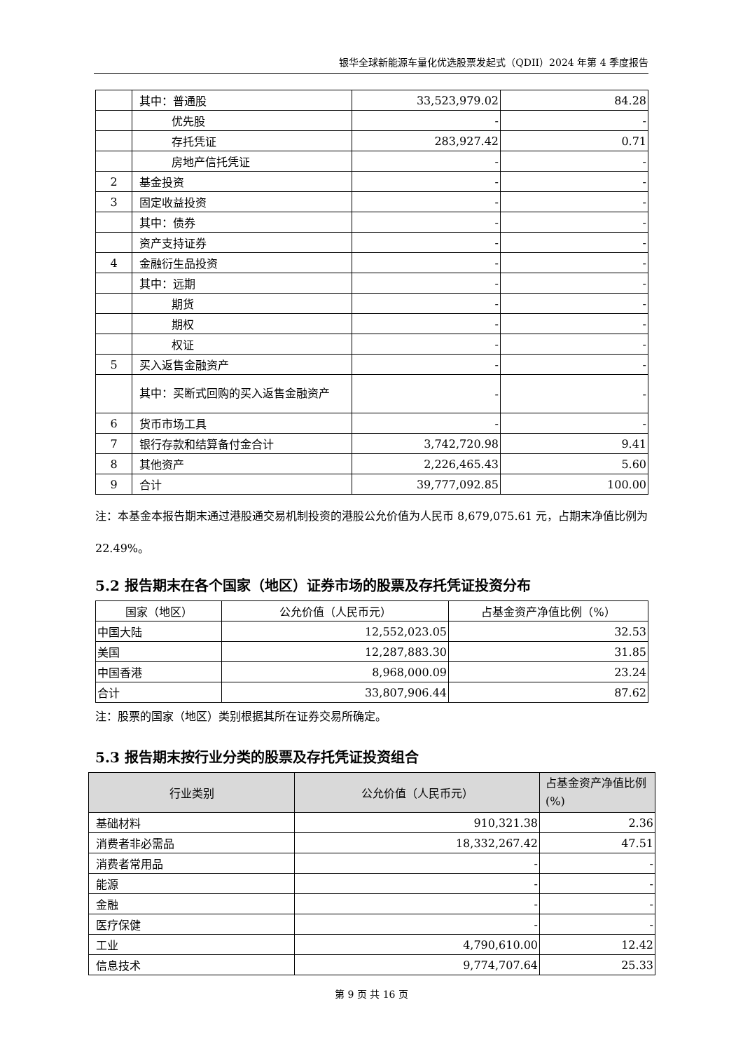银华全球新能源车量化优选股票发起式（QDII）2024 年第 4 季度报告
| | 其中：普通股 | 33,523,979.02 | 84.28 |
| | 优先股 | - | - |
| | 存托凭证 | 283,927.42 | 0.71 |
| | 房地产信托凭证 | - | - |
| 2 | 基金投资 | - | - |
| 3 | 固定收益投资 | - | - |
| | 其中：债券 | - | - |
| | 资产支持证券 | - | - |
| 4 | 金融衍生品投资 | - | - |
| | 其中：远期 | - | - |
| | 期货 | - | - |
| | 期权 | - | - |
| | 权证 | - | - |
| 5 | 买入返售金融资产 | - | - |
| | 其中：买断式回购的买入返售金融资产 | - | - |
| 6 | 货币市场工具 | - | - |
| 7 | 银行存款和结算备付金合计 | 3,742,720.98 | 9.41 |
| 8 | 其他资产 | 2,226,465.43 | 5.60 |
| 9 | 合计 | 39,777,092.85 | 100.00 |
注：本基金本报告期末通过港股通交易机制投资的港股公允价值为人民币 8,679,075.61 元，占期末净值比例为 22.49%。
5.2 报告期末在各个国家（地区）证券市场的股票及存托凭证投资分布
| 国家（地区） | 公允价值（人民币元） | 占基金资产净值比例（%） |
| 中国大陆 | 12,552,023.05 | 32.53 |
| 美国 | 12,287,883.30 | 31.85 |
| 中国香港 | 8,968,000.09 | 23.24 |
| 合计 | 33,807,906.44 | 87.62 |
注：股票的国家（地区）类别根据其所在证券交易所确定。
5.3 报告期末按行业分类的股票及存托凭证投资组合
| 行业类别 | 公允价值（人民币元） | 占基金资产净值比例(%) |
| --- | --- | --- |
| 基础材料 | 910,321.38 | 2.36 |
| 消费者非必需品 | 18,332,267.42 | 47.51 |
| 消费者常用品 | - | - |
| 能源 | - | - |
| 金融 | - | - |
| 医疗保健 | - | - |
| 工业 | 4,790,610.00 | 12.42 |
| 信息技术 | 9,774,707.64 | 25.33 |
第 9 页 共 16 页